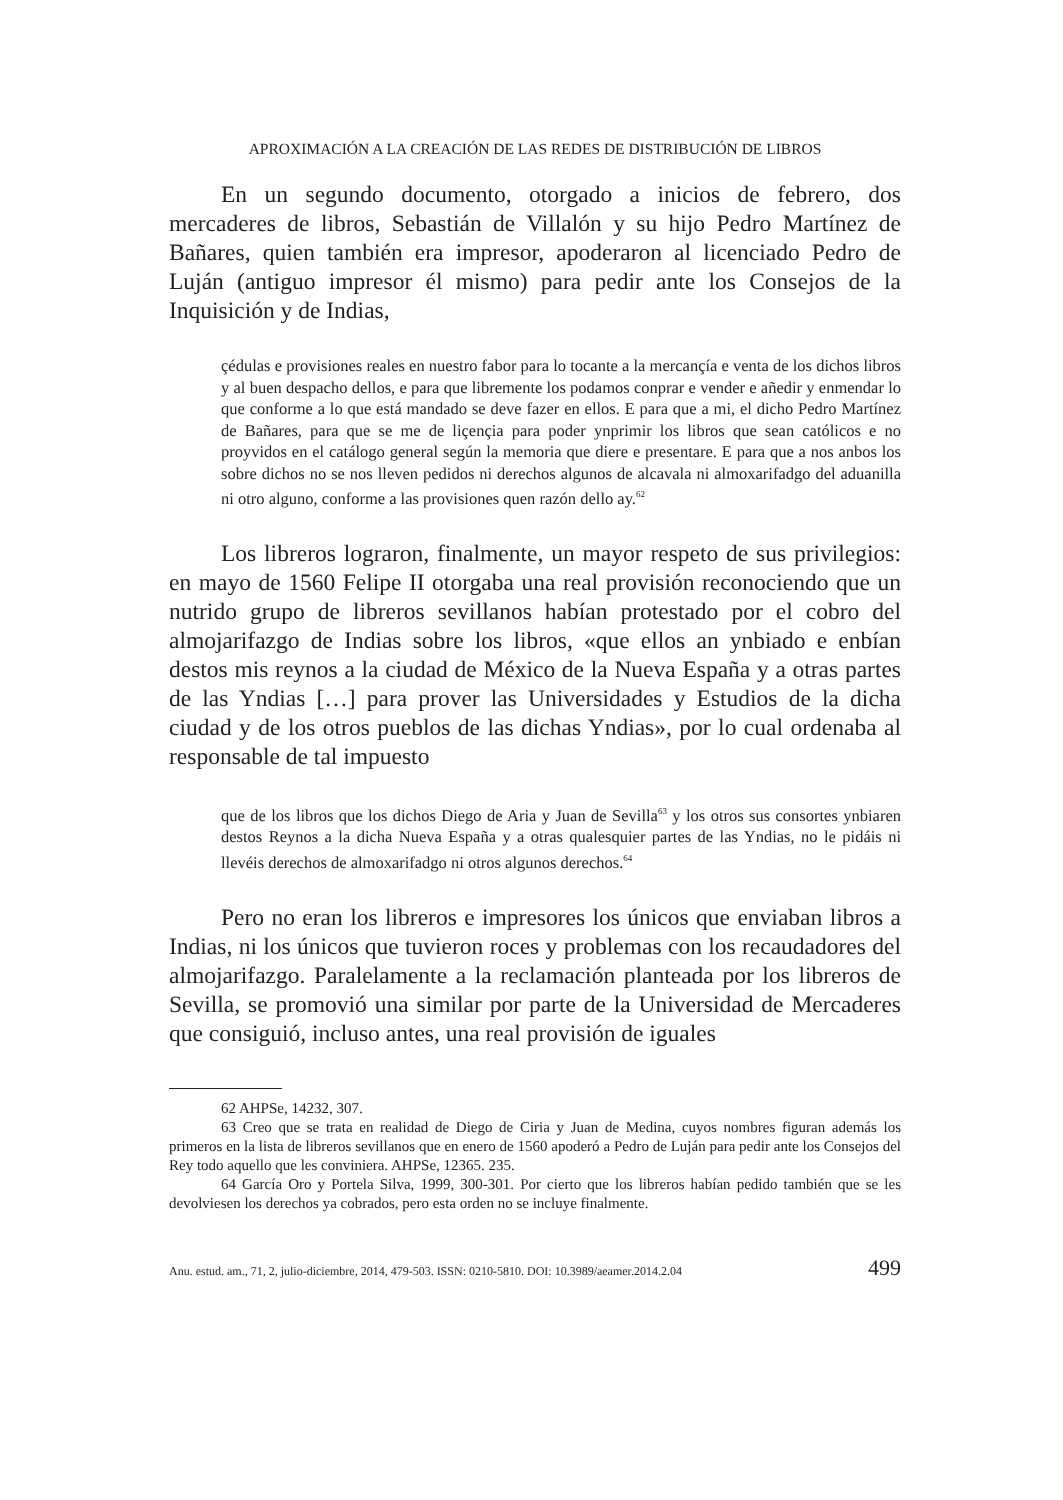APROXIMACIÓN A LA CREACIÓN DE LAS REDES DE DISTRIBUCIÓN DE LIBROS
En un segundo documento, otorgado a inicios de febrero, dos mercaderes de libros, Sebastián de Villalón y su hijo Pedro Martínez de Bañares, quien también era impresor, apoderaron al licenciado Pedro de Luján (antiguo impresor él mismo) para pedir ante los Consejos de la Inquisición y de Indias,
çédulas e provisiones reales en nuestro fabor para lo tocante a la mercançía e venta de los dichos libros y al buen despacho dellos, e para que libremente los podamos conprar e vender e añedir y enmendar lo que conforme a lo que está mandado se deve fazer en ellos. E para que a mi, el dicho Pedro Martínez de Bañares, para que se me de liçençia para poder ynprimir los libros que sean católicos e no proyvidos en el catálogo general según la memoria que diere e presentare. E para que a nos anbos los sobre dichos no se nos lleven pedidos ni derechos algunos de alcavala ni almoxarifadgo del aduanilla ni otro alguno, conforme a las provisiones quen razón dello ay.<sup>62</sup>
Los libreros lograron, finalmente, un mayor respeto de sus privilegios: en mayo de 1560 Felipe II otorgaba una real provisión reconociendo que un nutrido grupo de libreros sevillanos habían protestado por el cobro del almojarifazgo de Indias sobre los libros, «que ellos an ynbiado e enbían destos mis reynos a la ciudad de México de la Nueva España y a otras partes de las Yndias […] para prover las Universidades y Estudios de la dicha ciudad y de los otros pueblos de las dichas Yndias», por lo cual ordenaba al responsable de tal impuesto
que de los libros que los dichos Diego de Aria y Juan de Sevilla<sup>63</sup> y los otros sus consortes ynbiaren destos Reynos a la dicha Nueva España y a otras qualesquier partes de las Yndias, no le pidáis ni llevéis derechos de almoxarifadgo ni otros algunos derechos.<sup>64</sup>
Pero no eran los libreros e impresores los únicos que enviaban libros a Indias, ni los únicos que tuvieron roces y problemas con los recaudadores del almojarifazgo. Paralelamente a la reclamación planteada por los libreros de Sevilla, se promovió una similar por parte de la Universidad de Mercaderes que consiguió, incluso antes, una real provisión de iguales
62 AHPSe, 14232, 307.
63 Creo que se trata en realidad de Diego de Ciria y Juan de Medina, cuyos nombres figuran además los primeros en la lista de libreros sevillanos que en enero de 1560 apoderó a Pedro de Luján para pedir ante los Consejos del Rey todo aquello que les conviniera. AHPSe, 12365. 235.
64 García Oro y Portela Silva, 1999, 300-301. Por cierto que los libreros habían pedido también que se les devolviesen los derechos ya cobrados, pero esta orden no se incluye finalmente.
Anu. estud. am., 71, 2, julio-diciembre, 2014, 479-503. ISSN: 0210-5810. DOI: 10.3989/aeamer.2014.2.04 499